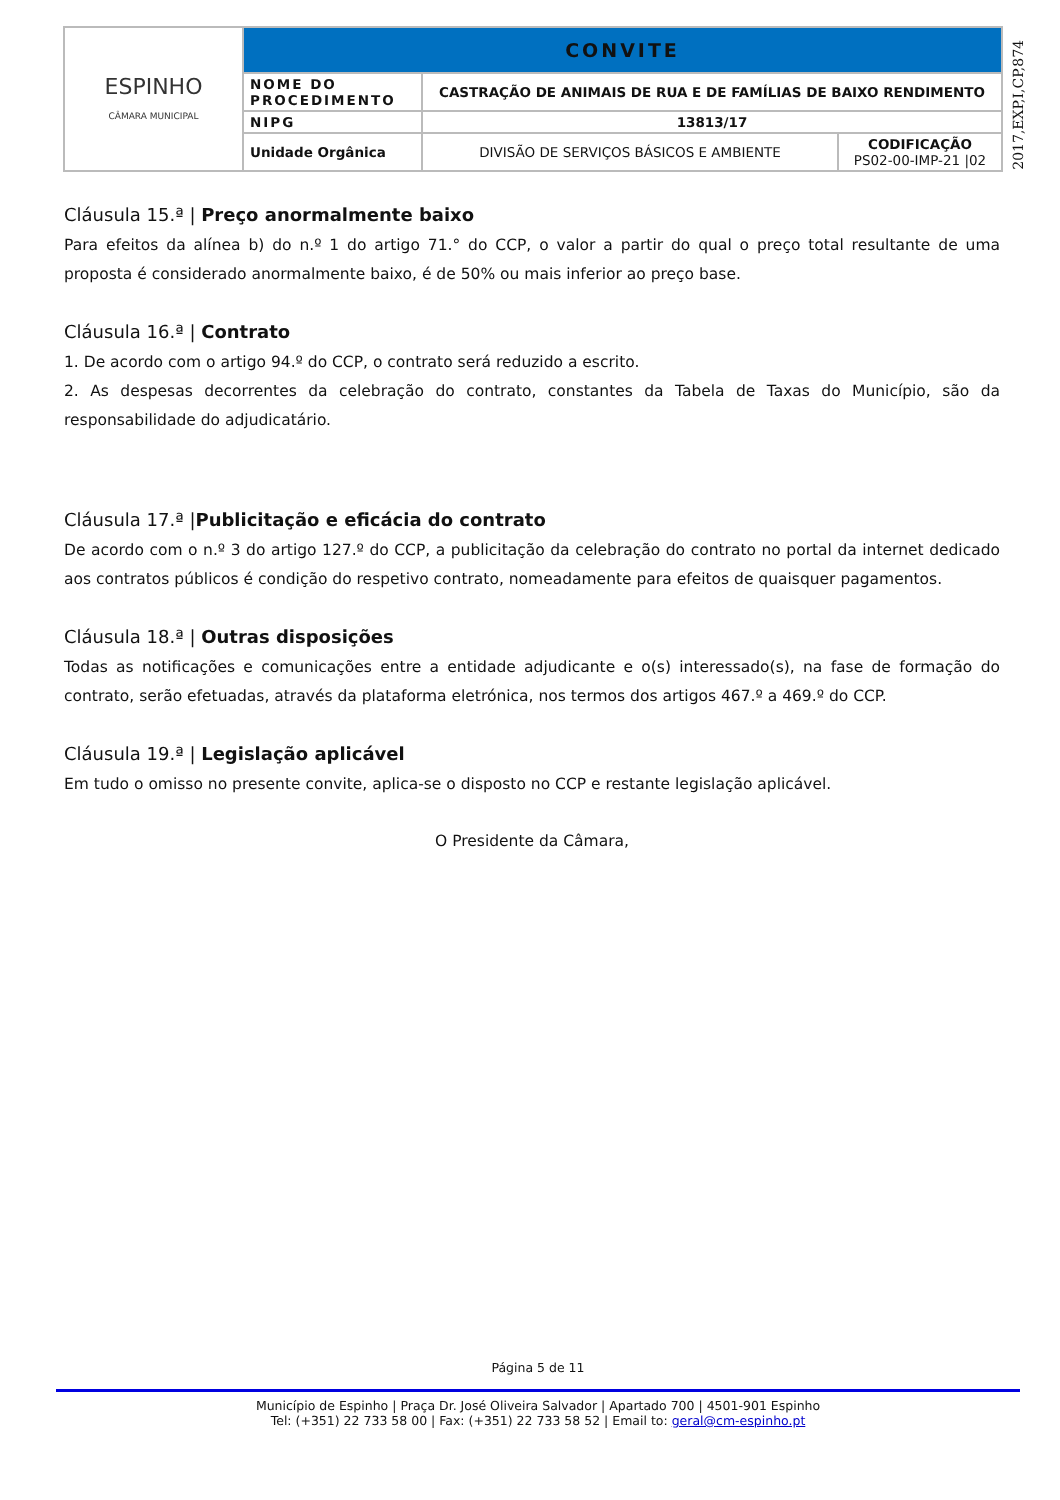| ESPINHO CÂMARA MUNICIPAL | CONVITE | | |
| | NOME DO PROCEDIMENTO | CASTRAÇÃO DE ANIMAIS DE RUA E DE FAMÍLIAS DE BAIXO RENDIMENTO | |
| | NIPG | 13813/17 | |
| | Unidade Orgânica | DIVISÃO DE SERVIÇOS BÁSICOS E AMBIENTE | CODIFICAÇÃO PS02-00-IMP-21 /02 |
2017,EXP,I,CP,874
Cláusula 15.ª | Preço anormalmente baixo
Para efeitos da alínea b) do n.º 1 do artigo 71.° do CCP, o valor a partir do qual o preço total resultante de uma proposta é considerado anormalmente baixo, é de 50% ou mais inferior ao preço base.
Cláusula 16.ª | Contrato
1. De acordo com o artigo 94.º do CCP, o contrato será reduzido a escrito.
2. As despesas decorrentes da celebração do contrato, constantes da Tabela de Taxas do Município, são da responsabilidade do adjudicatário.
Cláusula 17.ª |Publicitação e eficácia do contrato
De acordo com o n.º 3 do artigo 127.º do CCP, a publicitação da celebração do contrato no portal da internet dedicado aos contratos públicos é condição do respetivo contrato, nomeadamente para efeitos de quaisquer pagamentos.
Cláusula 18.ª | Outras disposições
Todas as notificações e comunicações entre a entidade adjudicante e o(s) interessado(s), na fase de formação do contrato, serão efetuadas, através da plataforma eletrónica, nos termos dos artigos 467.º a 469.º do CCP.
Cláusula 19.ª | Legislação aplicável
Em tudo o omisso no presente convite, aplica-se o disposto no CCP e restante legislação aplicável.
O Presidente da Câmara,
Página 5 de 11
Município de Espinho | Praça Dr. José Oliveira Salvador | Apartado 700 | 4501-901 Espinho
Tel: (+351) 22 733 58 00 | Fax: (+351) 22 733 58 52 | Email to: geral@cm-espinho.pt